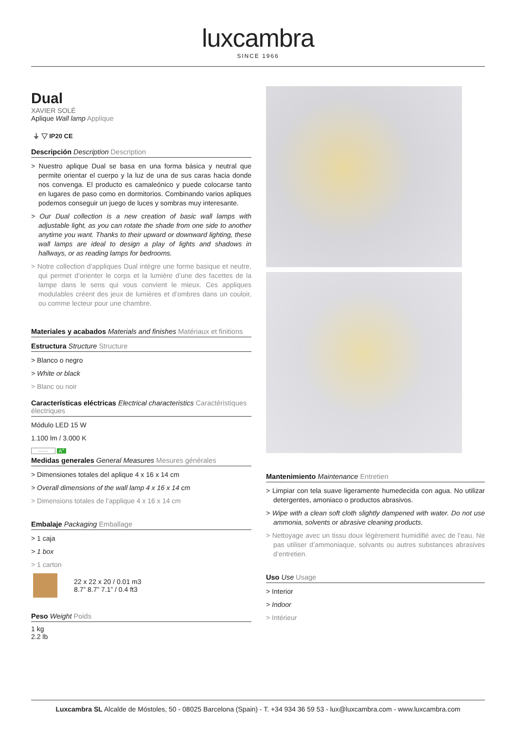luxcambra
SINCE 1966
Dual
XAVIER SOLÉ
Aplique Wall lamp Applique
⏚ ▽ IP20 CE
Descripción Description Description
> Nuestro aplique Dual se basa en una forma básica y neutral que permite orientar el cuerpo y la luz de una de sus caras hacia donde nos convenga. El producto es camaleónico y puede colocarse tanto en lugares de paso como en dormitorios. Combinando varios apliques podemos conseguir un juego de luces y sombras muy interesante.
> Our Dual collection is a new creation of basic wall lamps with adjustable light, as you can rotate the shade from one side to another anytime you want. Thanks to their upward or downward lighting, these wall lamps are ideal to design a play of lights and shadows in hallways, or as reading lamps for bedrooms.
> Notre collection d’appliques Dual intègre une forme basique et neutre, qui permet d’orienter le corps et la lumière d’une des facettes de la lampe dans le sens qui vous convient le mieux. Ces appliques modulables créent des jeux de lumières et d’ombres dans un couloir, ou comme lecteur pour une chambre.
Materiales y acabados Materials and finishes Matériaux et finitions
Estructura Structure Structure
> Blanco o negro
> White or black
> Blanc ou noir
Características eléctricas Electrical characteristics Caractéristiques électriques
Módulo LED 15 W
1.100 lm / 3.000 K
······ A<sup>+</sup>
Medidas generales General Measures Mesures générales
> Dimensiones totales del aplique 4 x 16 x 14 cm
> Overall dimensions of the wall lamp 4 x 16 x 14 cm
> Dimensions totales de l’applique 4 x 16 x 14 cm
Embalaje Packaging Emballage
> 1 caja
> 1 box
> 1 carton
22 x 22 x 20 / 0.01 m3
8.7” 8.7” 7.1” / 0.4 ft3
Peso Weight Poids
1 kg
2.2 lb
Mantenimiento Maintenance Entretien
> Limpiar con tela suave ligeramente humedecida con agua. No utilizar detergentes, amoniaco o productos abrasivos.
> Wipe with a clean soft cloth slightly dampened with water. Do not use ammonia, solvents or abrasive cleaning products.
> Nettoyage avec un tissu doux légèrement humidifié avec de l’eau. Ne pas utiliser d’ammoniaque, solvants ou autres substances abrasives d’entretien.
Uso Use Usage
> Interior
> Indoor
> Intérieur
Luxcambra SL Alcalde de Móstoles, 50 - 08025 Barcelona (Spain) - T. +34 934 36 59 53 - lux@luxcambra.com - www.luxcambra.com